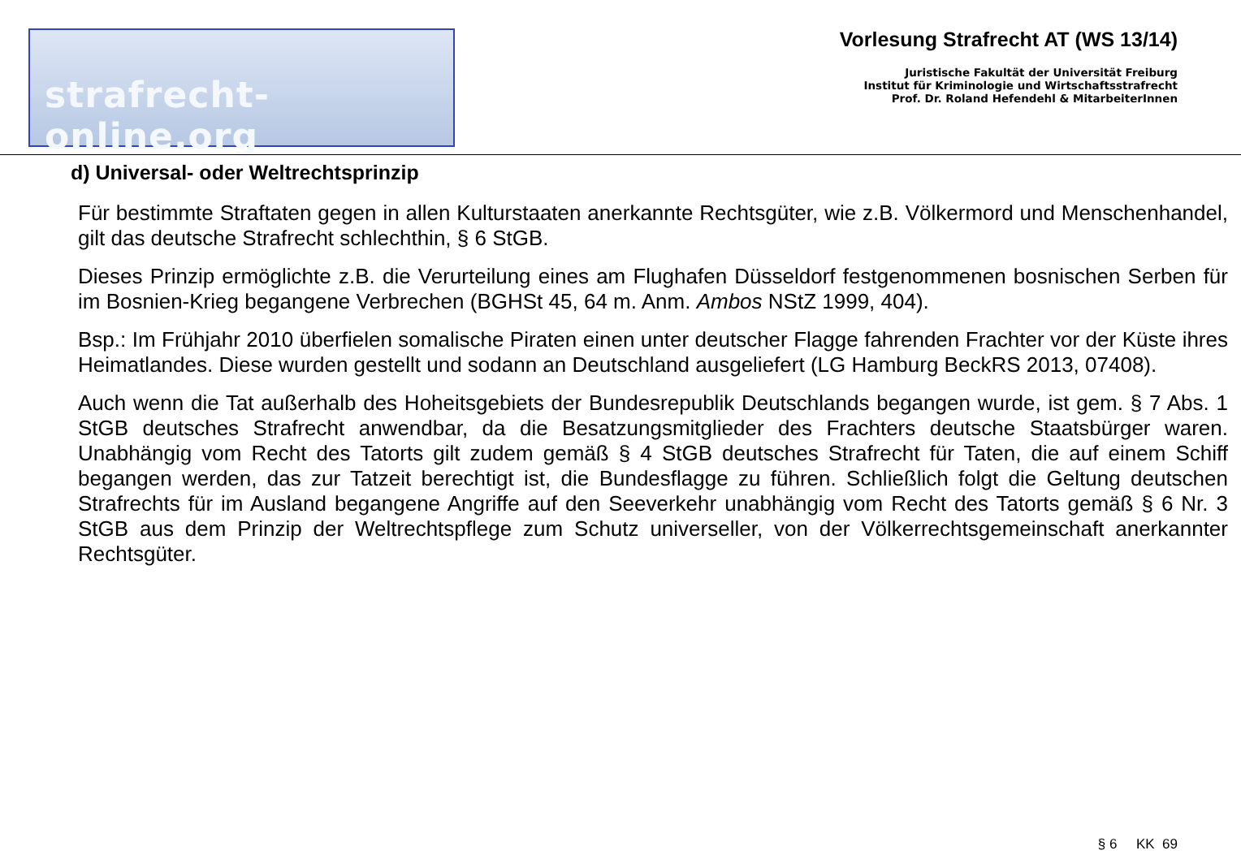strafrecht-online.org
Vorlesung Strafrecht AT (WS 13/14)
Juristische Fakultät der Universität Freiburg
Institut für Kriminologie und Wirtschaftsstrafrecht
Prof. Dr. Roland Hefendehl & MitarbeiterInnen
d) Universal- oder Weltrechtsprinzip
Für bestimmte Straftaten gegen in allen Kulturstaaten anerkannte Rechtsgüter, wie z.B. Völkermord und Menschenhandel, gilt das deutsche Strafrecht schlechthin, § 6 StGB.
Dieses Prinzip ermöglichte z.B. die Verurteilung eines am Flughafen Düsseldorf festgenommenen bosnischen Serben für im Bosnien-Krieg begangene Verbrechen (BGHSt 45, 64 m. Anm. Ambos NStZ 1999, 404).
Bsp.: Im Frühjahr 2010 überfielen somalische Piraten einen unter deutscher Flagge fahrenden Frachter vor der Küste ihres Heimatlandes. Diese wurden gestellt und sodann an Deutschland ausgeliefert (LG Hamburg BeckRS 2013, 07408).
Auch wenn die Tat außerhalb des Hoheitsgebiets der Bundesrepublik Deutschlands begangen wurde, ist gem. § 7 Abs. 1 StGB deutsches Strafrecht anwendbar, da die Besatzungsmitglieder des Frachters deutsche Staatsbürger waren. Unabhängig vom Recht des Tatorts gilt zudem gemäß § 4 StGB deutsches Strafrecht für Taten, die auf einem Schiff begangen werden, das zur Tatzeit berechtigt ist, die Bundesflagge zu führen. Schließlich folgt die Geltung deutschen Strafrechts für im Ausland begangene Angriffe auf den Seeverkehr unabhängig vom Recht des Tatorts gemäß § 6 Nr. 3 StGB aus dem Prinzip der Weltrechtspflege zum Schutz universeller, von der Völkerrechtsgemeinschaft anerkannter Rechtsgüter.
§ 6 KK 69